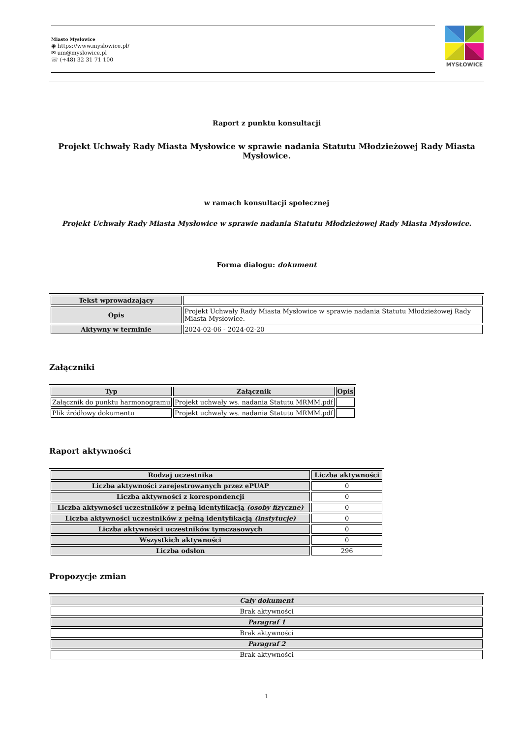Miasto Mysłowice
◉ https://www.myslowice.pl/
✉ um@myslowice.pl
☏ (+48) 32 31 71 100
MYSŁOWICE
Raport z punktu konsultacji
Projekt Uchwały Rady Miasta Mysłowice w sprawie nadania Statutu Młodzieżowej Rady Miasta Mysłowice.
w ramach konsultacji społecznej
Projekt Uchwały Rady Miasta Mysłowice w sprawie nadania Statutu Młodzieżowej Rady Miasta Mysłowice.
Forma dialogu: dokument
| Tekst wprowadzający | |
| Opis | Projekt Uchwały Rady Miasta Mysłowice w sprawie nadania Statutu Młodzieżowej Rady Miasta Mysłowice. |
| Aktywny w terminie | 2024-02-06 - 2024-02-20 |
Załączniki
| Typ | Załącznik | Opis |
| --- | --- | --- |
| Załącznik do punktu harmonogramu | Projekt uchwały ws. nadania Statutu MRMM.pdf | |
| Plik źródłowy dokumentu | Projekt uchwały ws. nadania Statutu MRMM.pdf | |
Raport aktywności
| Rodzaj uczestnika | Liczba aktywności |
| --- | --- |
| Liczba aktywności zarejestrowanych przez ePUAP | 0 |
| Liczba aktywności z korespondencji | 0 |
| Liczba aktywności uczestników z pełną identyfikacją (osoby fizyczne) | 0 |
| Liczba aktywności uczestników z pełną identyfikacją (instytucje) | 0 |
| Liczba aktywności uczestników tymczasowych | 0 |
| Wszystkich aktywności | 0 |
| Liczba odsłon | 296 |
Propozycje zmian
| Cały dokument |
| --- |
| Brak aktywności |
| Paragraf 1 |
| Brak aktywności |
| Paragraf 2 |
| Brak aktywności |
1